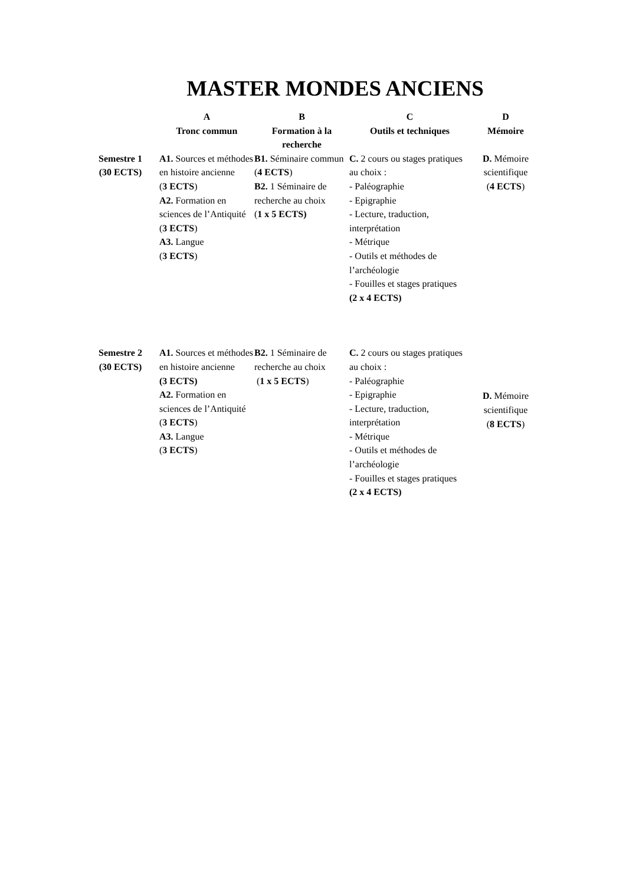MASTER MONDES ANCIENS
| | A Tronc commun | B Formation à la recherche | C Outils et techniques | D Mémoire |
| --- | --- | --- | --- | --- |
| Semestre 1 (30 ECTS) | A1. Sources et méthodes en histoire ancienne ( 3 ECTS ) A2. Formation en sciences de l’Antiquité ( 3 ECTS ) A3. Langue ( 3 ECTS ) | B1. Séminaire commun ( 4 ECTS ) B2. 1 Séminaire de recherche au choix ( 1 x 5 ECTS) | C. 2 cours ou stages pratiques au choix : - Paléographie - Epigraphie - Lecture, traduction, interprétation - Métrique - Outils et méthodes de l’archéologie - Fouilles et stages pratiques (2 x 4 ECTS) | D. Mémoire scientifique ( 4 ECTS ) |
| Semestre 2 (30 ECTS) | A1. Sources et méthodes en histoire ancienne (3 ECTS) A2. Formation en sciences de l’Antiquité ( 3 ECTS ) A3. Langue ( 3 ECTS ) | B2. 1 Séminaire de recherche au choix ( 1 x 5 ECTS ) | C. 2 cours ou stages pratiques au choix : - Paléographie - Epigraphie - Lecture, traduction, interprétation - Métrique - Outils et méthodes de l’archéologie - Fouilles et stages pratiques (2 x 4 ECTS) | D. Mémoire scientifique ( 8 ECTS ) |